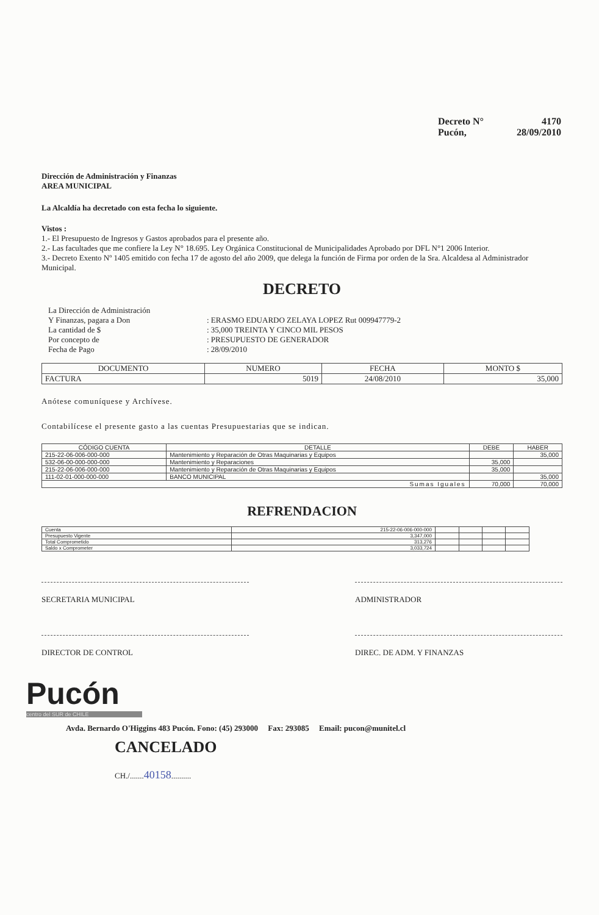Decreto N° 4170
Pucón, 28/09/2010
Dirección de Administración y Finanzas
AREA MUNICIPAL
La Alcaldía ha decretado con esta fecha lo siguiente.
Vistos :
1.- El Presupuesto de Ingresos y Gastos aprobados para el presente año.
2.- Las facultades que me confiere la Ley N° 18.695. Ley Orgánica Constitucional de Municipalidades Aprobado por DFL N°1 2006 Interior.
3.- Decreto Exento Nº 1405 emitido con fecha 17 de agosto del año 2009, que delega la función de Firma por orden de la Sra. Alcaldesa al Administrador Municipal.
DECRETO
| La Dirección de Administración | |
| Y Finanzas, pagara a Don | : ERASMO EDUARDO ZELAYA LOPEZ Rut 009947779-2 |
| La cantidad de $ | : 35,000 TREINTA Y CINCO MIL PESOS |
| Por concepto de | : PRESUPUESTO DE GENERADOR |
| Fecha de Pago | : 28/09/2010 |
| DOCUMENTO | NUMERO | FECHA | MONTO $ |
| --- | --- | --- | --- |
| FACTURA | 5019 | 24/08/2010 | 35,000 |
Anótese comuníquese y Archívese.
Contabilícese el presente gasto a las cuentas Presupuestarias que se indican.
| CÓDIGO CUENTA | DETALLE | DEBE | HABER |
| --- | --- | --- | --- |
| 215-22-06-006-000-000 | Mantenimiento y Reparación de Otras Maquinarias y Equipos | | 35,000 |
| 532-06-00-000-000-000 | Mantenimiento y Reparaciones | 35,000 | |
| 215-22-06-006-000-000 | Mantenimiento y Reparación de Otras Maquinarias y Equipos | 35,000 | |
| 111-02-01-000-000-000 | BANCO MUNICIPAL | | 35,000 |
| Sumas Iguales | | 70,000 | 70,000 |
REFRENDACION
| Cuenta | 215-22-06-006-000-000 | | | | |
| Presupuesto Vigente | 3,347,000 | | | | |
| Total Comprometido | 313,276 | | | | |
| Saldo x Comprometer | 3,033,724 | | | | |
SECRETARIA MUNICIPAL ADMINISTRADOR
DIRECTOR DE CONTROL DIREC. DE ADM. Y FINANZAS
Pucón
centro del SUR de CHILE
Avda. Bernardo O'Higgins 483 Pucón. Fono: (45) 293000 Fax: 293085 Email: pucon@munitel.cl
CANCELADO
CH./.......40158..........